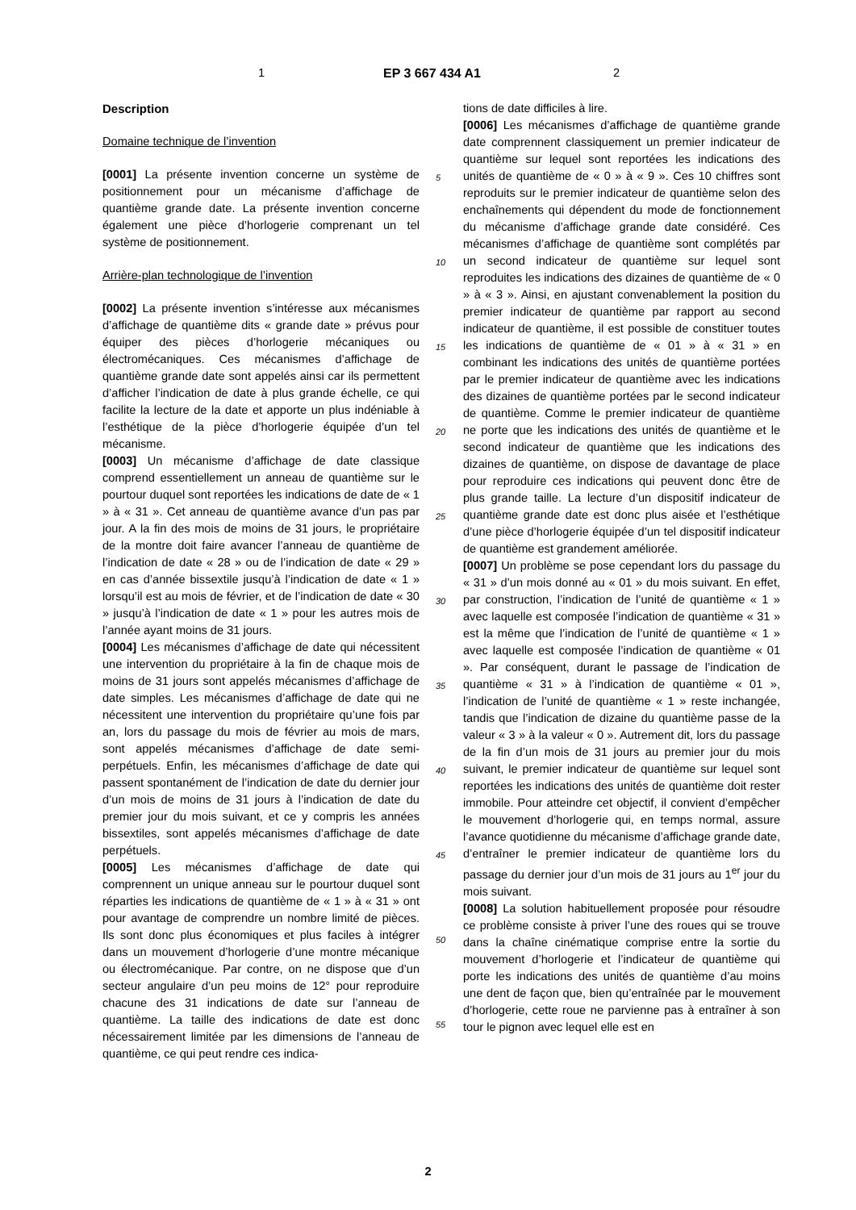1 EP 3 667 434 A1 2
Description
Domaine technique de l’invention
[0001] La présente invention concerne un système de positionnement pour un mécanisme d’affichage de quantième grande date. La présente invention concerne également une pièce d’horlogerie comprenant un tel système de positionnement.
Arrière-plan technologique de l’invention
[0002] La présente invention s’intéresse aux mécanismes d’affichage de quantième dits « grande date » prévus pour équiper des pièces d’horlogerie mécaniques ou électromécaniques. Ces mécanismes d’affichage de quantième grande date sont appelés ainsi car ils permettent d’afficher l’indication de date à plus grande échelle, ce qui facilite la lecture de la date et apporte un plus indéniable à l’esthétique de la pièce d’horlogerie équipée d’un tel mécanisme.
[0003] Un mécanisme d’affichage de date classique comprend essentiellement un anneau de quantième sur le pourtour duquel sont reportées les indications de date de « 1 » à « 31 ». Cet anneau de quantième avance d’un pas par jour. A la fin des mois de moins de 31 jours, le propriétaire de la montre doit faire avancer l’anneau de quantième de l’indication de date « 28 » ou de l’indication de date « 29 » en cas d’année bissextile jusqu’à l’indication de date « 1 » lorsqu’il est au mois de février, et de l’indication de date « 30 » jusqu’à l’indication de date « 1 » pour les autres mois de l’année ayant moins de 31 jours.
[0004] Les mécanismes d’affichage de date qui nécessitent une intervention du propriétaire à la fin de chaque mois de moins de 31 jours sont appelés mécanismes d’affichage de date simples. Les mécanismes d’affichage de date qui ne nécessitent une intervention du propriétaire qu’une fois par an, lors du passage du mois de février au mois de mars, sont appelés mécanismes d’affichage de date semi-perpétuels. Enfin, les mécanismes d’affichage de date qui passent spontanément de l’indication de date du dernier jour d’un mois de moins de 31 jours à l’indication de date du premier jour du mois suivant, et ce y compris les années bissextiles, sont appelés mécanismes d’affichage de date perpétuels.
[0005] Les mécanismes d’affichage de date qui comprennent un unique anneau sur le pourtour duquel sont réparties les indications de quantième de « 1 » à « 31 » ont pour avantage de comprendre un nombre limité de pièces. Ils sont donc plus économiques et plus faciles à intégrer dans un mouvement d’horlogerie d’une montre mécanique ou électromécanique. Par contre, on ne dispose que d’un secteur angulaire d’un peu moins de 12° pour reproduire chacune des 31 indications de date sur l’anneau de quantième. La taille des indications de date est donc nécessairement limitée par les dimensions de l’anneau de quantième, ce qui peut rendre ces indica-
tions de date difficiles à lire.
[0006] Les mécanismes d’affichage de quantième grande date comprennent classiquement un premier indicateur de quantième sur lequel sont reportées les indications des unités de quantième de « 0 » à « 9 ». Ces 10 chiffres sont reproduits sur le premier indicateur de quantième selon des enchaînements qui dépendent du mode de fonctionnement du mécanisme d’affichage grande date considéré. Ces mécanismes d’affichage de quantième sont complétés par un second indicateur de quantième sur lequel sont reproduites les indications des dizaines de quantième de « 0 » à « 3 ». Ainsi, en ajustant convenablement la position du premier indicateur de quantième par rapport au second indicateur de quantième, il est possible de constituer toutes les indications de quantième de « 01 » à « 31 » en combinant les indications des unités de quantième portées par le premier indicateur de quantième avec les indications des dizaines de quantième portées par le second indicateur de quantième. Comme le premier indicateur de quantième ne porte que les indications des unités de quantième et le second indicateur de quantième que les indications des dizaines de quantième, on dispose de davantage de place pour reproduire ces indications qui peuvent donc être de plus grande taille. La lecture d’un dispositif indicateur de quantième grande date est donc plus aisée et l’esthétique d’une pièce d’horlogerie équipée d’un tel dispositif indicateur de quantième est grandement améliorée.
[0007] Un problème se pose cependant lors du passage du « 31 » d’un mois donné au « 01 » du mois suivant. En effet, par construction, l’indication de l’unité de quantième « 1 » avec laquelle est composée l’indication de quantième « 31 » est la même que l’indication de l’unité de quantième « 1 » avec laquelle est composée l’indication de quantième « 01 ». Par conséquent, durant le passage de l’indication de quantième « 31 » à l’indication de quantième « 01 », l’indication de l’unité de quantième « 1 » reste inchangée, tandis que l’indication de dizaine du quantième passe de la valeur « 3 » à la valeur « 0 ». Autrement dit, lors du passage de la fin d’un mois de 31 jours au premier jour du mois suivant, le premier indicateur de quantième sur lequel sont reportées les indications des unités de quantième doit rester immobile. Pour atteindre cet objectif, il convient d’empêcher le mouvement d’horlogerie qui, en temps normal, assure l’avance quotidienne du mécanisme d’affichage grande date, d’entraîner le premier indicateur de quantième lors du passage du dernier jour d’un mois de 31 jours au 1<sup>er</sup> jour du mois suivant.
[0008] La solution habituellement proposée pour résoudre ce problème consiste à priver l’une des roues qui se trouve dans la chaîne cinématique comprise entre la sortie du mouvement d’horlogerie et l’indicateur de quantième qui porte les indications des unités de quantième d’au moins une dent de façon que, bien qu’entraînée par le mouvement d’horlogerie, cette roue ne parvienne pas à entraîner à son tour le pignon avec lequel elle est en
5
10
15
20
25
30
35
40
45
50
55
2